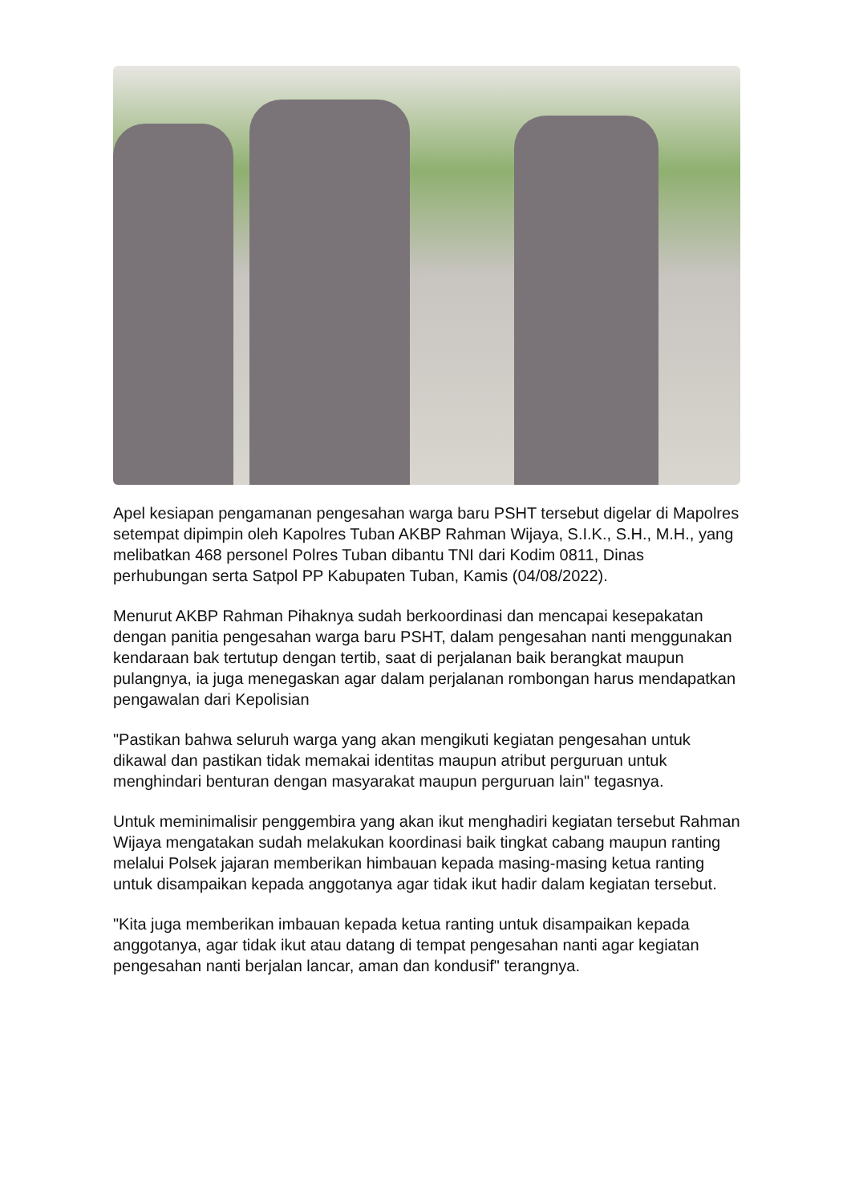Apel kesiapan pengamanan pengesahan warga baru PSHT tersebut digelar di Mapolres setempat dipimpin oleh Kapolres Tuban AKBP Rahman Wijaya, S.I.K., S.H., M.H., yang melibatkan 468 personel Polres Tuban dibantu TNI dari Kodim 0811, Dinas perhubungan serta Satpol PP Kabupaten Tuban, Kamis (04/08/2022).
Menurut AKBP Rahman Pihaknya sudah berkoordinasi dan mencapai kesepakatan dengan panitia pengesahan warga baru PSHT, dalam pengesahan nanti menggunakan kendaraan bak tertutup dengan tertib, saat di perjalanan baik berangkat maupun pulangnya, ia juga menegaskan agar dalam perjalanan rombongan harus mendapatkan pengawalan dari Kepolisian
"Pastikan bahwa seluruh warga yang akan mengikuti kegiatan pengesahan untuk dikawal dan pastikan tidak memakai identitas maupun atribut perguruan untuk menghindari benturan dengan masyarakat maupun perguruan lain" tegasnya.
Untuk meminimalisir penggembira yang akan ikut menghadiri kegiatan tersebut Rahman Wijaya mengatakan sudah melakukan koordinasi baik tingkat cabang maupun ranting melalui Polsek jajaran memberikan himbauan kepada masing-masing ketua ranting untuk disampaikan kepada anggotanya agar tidak ikut hadir dalam kegiatan tersebut.
"Kita juga memberikan imbauan kepada ketua ranting untuk disampaikan kepada anggotanya, agar tidak ikut atau datang di tempat pengesahan nanti agar kegiatan pengesahan nanti berjalan lancar, aman dan kondusif" terangnya.